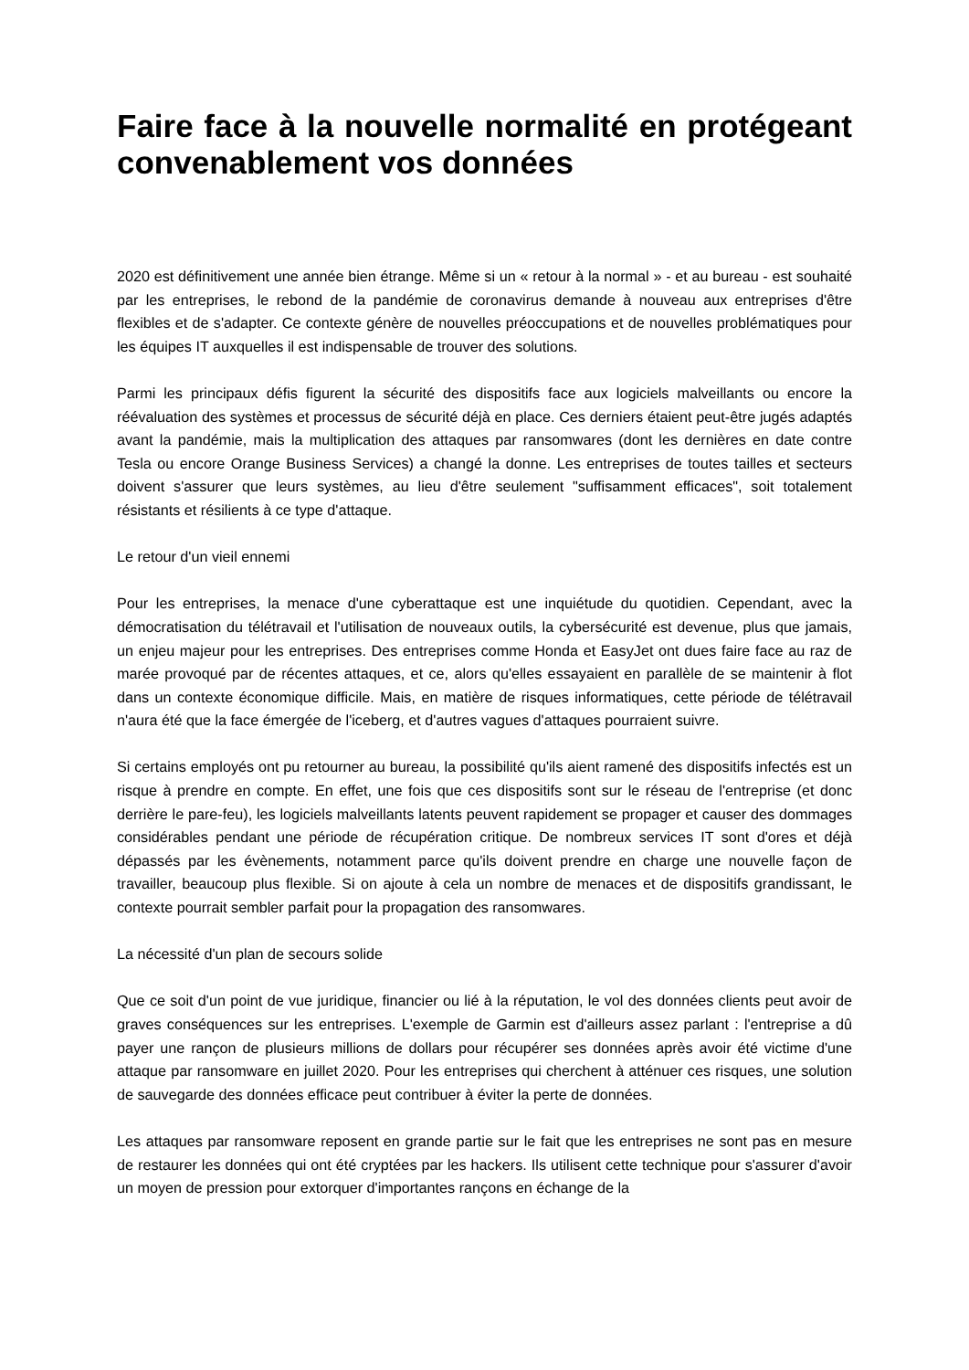Faire face à la nouvelle normalité en protégeant convenablement vos données
2020 est définitivement une année bien étrange. Même si un « retour à la normal » - et au bureau - est souhaité par les entreprises, le rebond de la pandémie de coronavirus demande à nouveau aux entreprises d'être flexibles et de s'adapter. Ce contexte génère de nouvelles préoccupations et de nouvelles problématiques pour les équipes IT auxquelles il est indispensable de trouver des solutions.
Parmi les principaux défis figurent la sécurité des dispositifs face aux logiciels malveillants ou encore la réévaluation des systèmes et processus de sécurité déjà en place. Ces derniers étaient peut-être jugés adaptés avant la pandémie, mais la multiplication des attaques par ransomwares (dont les dernières en date contre Tesla ou encore Orange Business Services) a changé la donne. Les entreprises de toutes tailles et secteurs doivent s'assurer que leurs systèmes, au lieu d'être seulement "suffisamment efficaces", soit totalement résistants et résilients à ce type d'attaque.
Le retour d'un vieil ennemi
Pour les entreprises, la menace d'une cyberattaque est une inquiétude du quotidien. Cependant, avec la démocratisation du télétravail et l'utilisation de nouveaux outils, la cybersécurité est devenue, plus que jamais, un enjeu majeur pour les entreprises. Des entreprises comme Honda et EasyJet ont dues faire face au raz de marée provoqué par de récentes attaques, et ce, alors qu'elles essayaient en parallèle de se maintenir à flot dans un contexte économique difficile. Mais, en matière de risques informatiques, cette période de télétravail n'aura été que la face émergée de l'iceberg, et d'autres vagues d'attaques pourraient suivre.
Si certains employés ont pu retourner au bureau, la possibilité qu'ils aient ramené des dispositifs infectés est un risque à prendre en compte. En effet, une fois que ces dispositifs sont sur le réseau de l'entreprise (et donc derrière le pare-feu), les logiciels malveillants latents peuvent rapidement se propager et causer des dommages considérables pendant une période de récupération critique. De nombreux services IT sont d'ores et déjà dépassés par les évènements, notamment parce qu'ils doivent prendre en charge une nouvelle façon de travailler, beaucoup plus flexible. Si on ajoute à cela un nombre de menaces et de dispositifs grandissant, le contexte pourrait sembler parfait pour la propagation des ransomwares.
La nécessité d'un plan de secours solide
Que ce soit d'un point de vue juridique, financier ou lié à la réputation, le vol des données clients peut avoir de graves conséquences sur les entreprises. L'exemple de Garmin est d'ailleurs assez parlant : l'entreprise a dû payer une rançon de plusieurs millions de dollars pour récupérer ses données après avoir été victime d'une attaque par ransomware en juillet 2020. Pour les entreprises qui cherchent à atténuer ces risques, une solution de sauvegarde des données efficace peut contribuer à éviter la perte de données.
Les attaques par ransomware reposent en grande partie sur le fait que les entreprises ne sont pas en mesure de restaurer les données qui ont été cryptées par les hackers. Ils utilisent cette technique pour s'assurer d'avoir un moyen de pression pour extorquer d'importantes rançons en échange de la